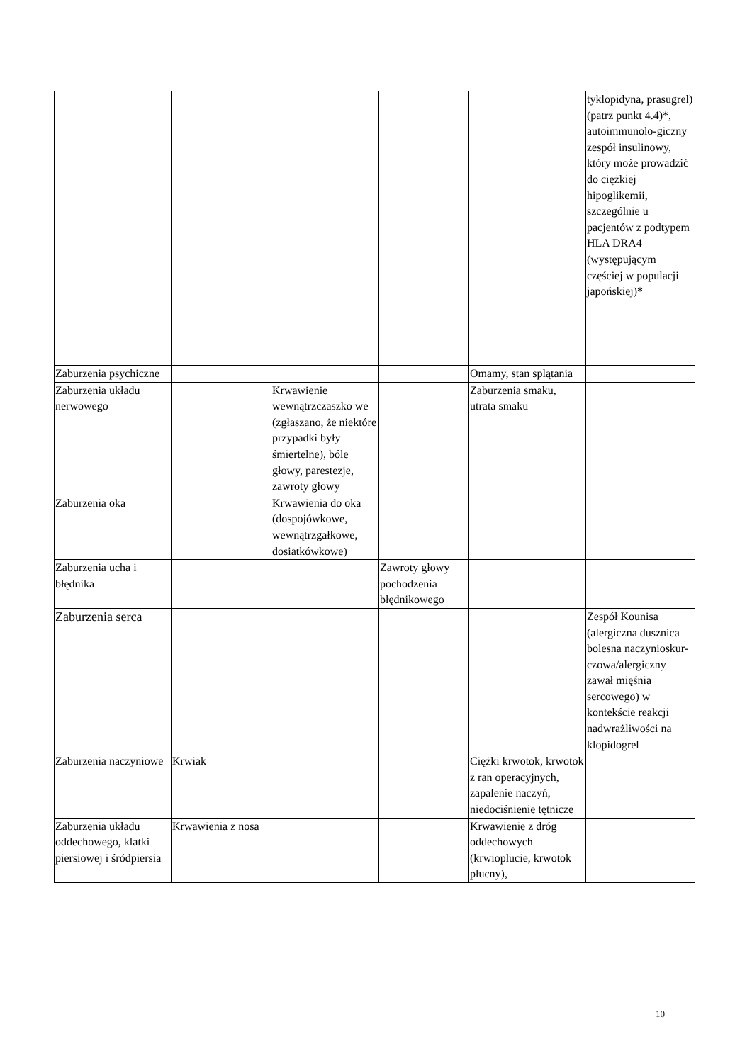| | | | | | tyklopidyna, prasugrel) (patrz punkt 4.4)*, autoimmunolo-giczny zespół insulinowy, który może prowadzić do ciężkiej hipoglikemii, szczególnie u pacjentów z podtypem HLA DRA4 (występującym częściej w populacji japońskiej)* |
| Zaburzenia psychiczne | | | | Omamy, stan splątania | |
| Zaburzenia układu nerwowego | | Krwawienie wewnątrzczaszko we (zgłaszano, że niektóre przypadki były śmiertelne), bóle głowy, parestezje, zawroty głowy | | Zaburzenia smaku, utrata smaku | |
| Zaburzenia oka | | Krwawienia do oka (dospojówkowe, wewnątrzgałkowe, dosiatkówkowe) | | | |
| Zaburzenia ucha i błędnika | | | Zawroty głowy pochodzenia błędnikowego | | |
| Zaburzenia serca | | | | | Zespół Kounisa (alergiczna dusznica bolesna naczynioskur-czowa/alergiczny zawał mięśnia sercowego) w kontekście reakcji nadwrażliwości na klopidogrel |
| Zaburzenia naczyniowe | Krwiak | | | Ciężki krwotok, krwotok z ran operacyjnych, zapalenie naczyń, niedociśnienie tętnicze | |
| Zaburzenia układu oddechowego, klatki piersiowej i śródpiersia | Krwawienia z nosa | | | Krwawienie z dróg oddechowych (krwioplucie, krwotok płucny), | |
10